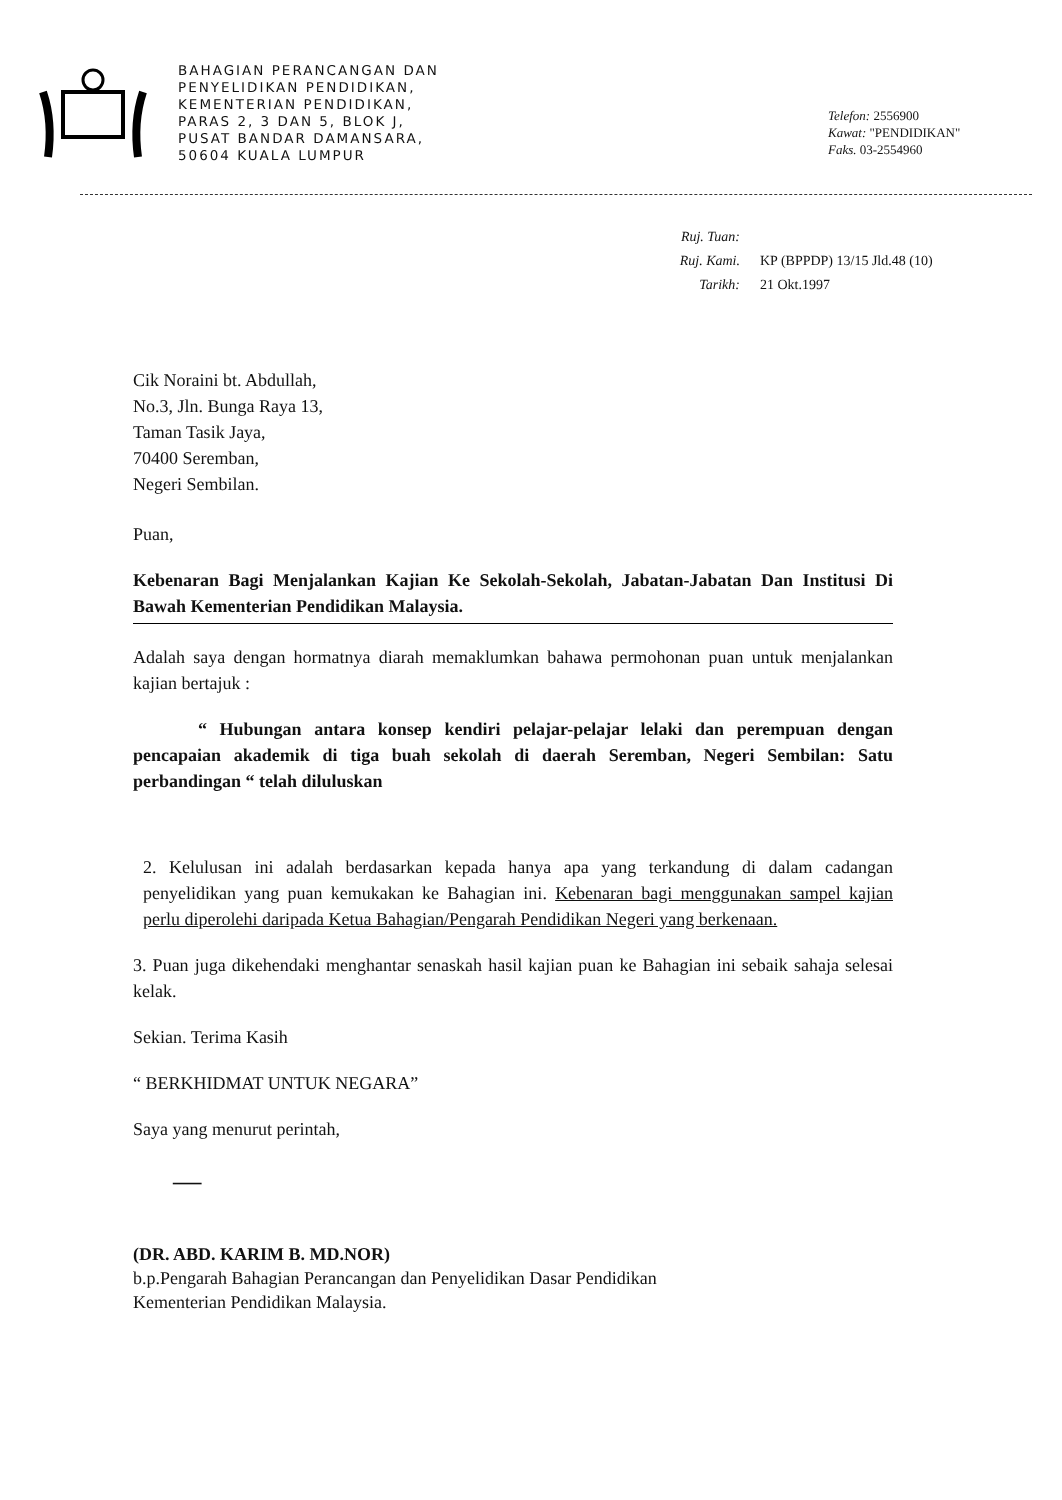BAHAGIAN PERANCANGAN DAN
PENYELIDIKAN PENDIDIKAN,
KEMENTERIAN PENDIDIKAN,
PARAS 2, 3 DAN 5, BLOK J,
PUSAT BANDAR DAMANSARA,
50604 KUALA LUMPUR
Telefon: 2556900
Kawat: "PENDIDIKAN"
Faks. 03-2554960
Ruj. Tuan:
Ruj. Kami. KP (BPPDP) 13/15 Jld.48 (10)
Tarikh: 21 Okt.1997
Cik Noraini bt. Abdullah,
No.3, Jln. Bunga Raya 13,
Taman Tasik Jaya,
70400 Seremban,
Negeri Sembilan.
Puan,
Kebenaran Bagi Menjalankan Kajian Ke Sekolah-Sekolah, Jabatan-Jabatan Dan Institusi Di Bawah Kementerian Pendidikan Malaysia.
Adalah saya dengan hormatnya diarah memaklumkan bahawa permohonan puan untuk menjalankan kajian bertajuk :
“ Hubungan antara konsep kendiri pelajar-pelajar lelaki dan perempuan dengan pencapaian akademik di tiga buah sekolah di daerah Seremban, Negeri Sembilan: Satu perbandingan “ telah diluluskan
2. Kelulusan ini adalah berdasarkan kepada hanya apa yang terkandung di dalam cadangan penyelidikan yang puan kemukakan ke Bahagian ini. Kebenaran bagi menggunakan sampel kajian perlu diperolehi daripada Ketua Bahagian/Pengarah Pendidikan Negeri yang berkenaan.
3. Puan juga dikehendaki menghantar senaskah hasil kajian puan ke Bahagian ini sebaik sahaja selesai kelak.
Sekian. Terima Kasih
“ BERKHIDMAT UNTUK NEGARA”
Saya yang menurut perintah,
—
(DR. ABD. KARIM B. MD.NOR)
b.p.Pengarah Bahagian Perancangan dan Penyelidikan Dasar Pendidikan
Kementerian Pendidikan Malaysia.